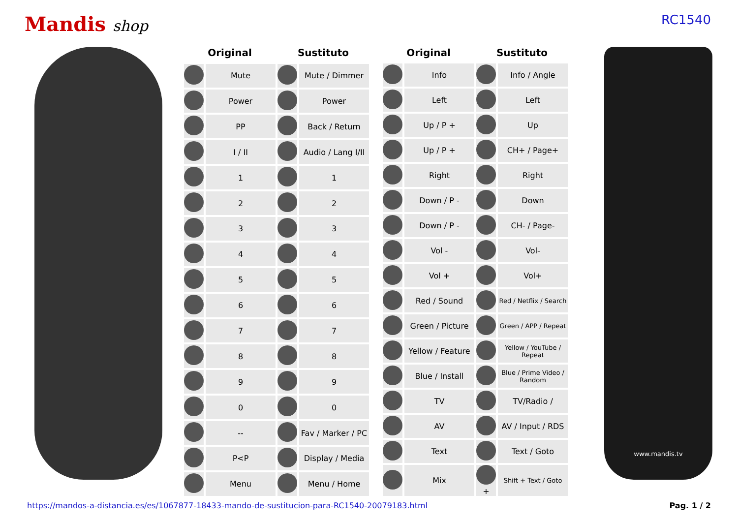Mandis shop
RC1540
| Original | | Sustituto | |
| --- | --- | --- | --- |
| | Mute | | Mute / Dimmer |
| | Power | | Power |
| | PP | | Back / Return |
| | I / II | | Audio / Lang I/II |
| | 1 | | 1 |
| | 2 | | 2 |
| | 3 | | 3 |
| | 4 | | 4 |
| | 5 | | 5 |
| | 6 | | 6 |
| | 7 | | 7 |
| | 8 | | 8 |
| | 9 | | 9 |
| | 0 | | 0 |
| | -- | | Fav / Marker / PC |
| | P<P | | Display / Media |
| | Menu | | Menu / Home |
| Original | | Sustituto | |
| --- | --- | --- | --- |
| | Info | | Info / Angle |
| | Left | | Left |
| | Up / P + | | Up |
| | Up / P + | | CH+ / Page+ |
| | Right | | Right |
| | Down / P - | | Down |
| | Down / P - | | CH- / Page- |
| | Vol - | | Vol- |
| | Vol + | | Vol+ |
| | Red / Sound | | Red / Netflix / Search |
| | Green / Picture | | Green / APP / Repeat |
| | Yellow / Feature | | Yellow / YouTube / Repeat |
| | Blue / Install | | Blue / Prime Video / Random |
| | TV | | TV/Radio / |
| | AV | | AV / Input / RDS |
| | Text | | Text / Goto |
| | Mix | + | Shift + Text / Goto |
www.mandis.tv
https://mandos-a-distancia.es/es/1067877-18433-mando-de-sustitucion-para-RC1540-20079183.html Pag. 1 / 2